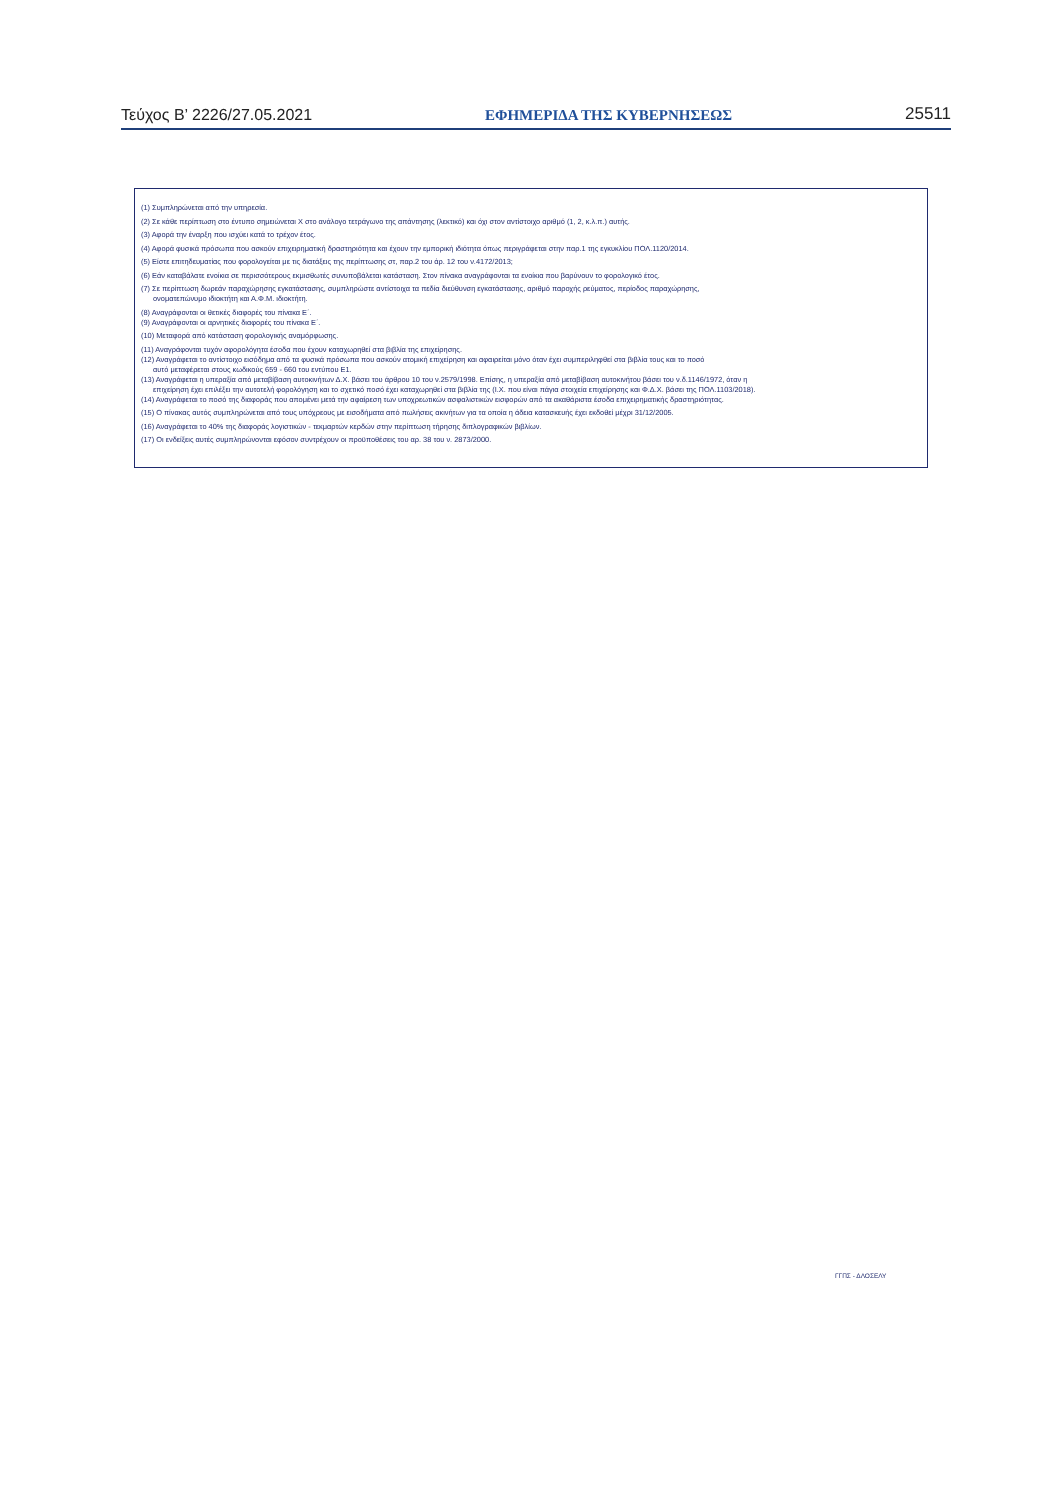Τεύχος Β’ 2226/27.05.2021 ΕΦΗΜΕΡΙΔΑ ΤΗΣ ΚΥΒΕΡΝΗΣΕΩΣ 25511
(1) Συμπληρώνεται από την υπηρεσία.
(2) Σε κάθε περίπτωση στο έντυπο σημειώνεται Χ στο ανάλογο τετράγωνο της απάντησης (λεκτικό) και όχι στον αντίστοιχο αριθμό (1, 2, κ.λ.π.) αυτής.
(3) Αφορά την έναρξη που ισχύει κατά το τρέχον έτος.
(4) Αφορά φυσικά πρόσωπα που ασκούν επιχειρηματική δραστηριότητα και έχουν την εμπορική ιδιότητα όπως περιγράφεται στην παρ.1 της εγκυκλίου ΠΟΛ.1120/2014.
(5) Είστε επιτηδευματίας που φορολογείται με τις διατάξεις της περίπτωσης στ, παρ.2 του άρ. 12 του ν.4172/2013;
(6) Εάν καταβάλατε ενοίκια σε περισσότερους εκμισθωτές συνυποβάλεται κατάσταση. Στον πίνακα αναγράφονται τα ενοίκια που βαρύνουν το φορολογικό έτος.
(7) Σε περίπτωση δωρεάν παραχώρησης εγκατάστασης, συμπληρώστε αντίστοιχα τα πεδία διεύθυνση εγκατάστασης, αριθμό παροχής ρεύματος, περίοδος παραχώρησης,
ονοματεπώνυμο ιδιοκτήτη και Α.Φ.Μ. ιδιοκτήτη.
(8) Αναγράφονται οι θετικές διαφορές του πίνακα Ε΄.
(9) Αναγράφονται οι αρνητικές διαφορές του πίνακα Ε΄.
(10) Μεταφορά από κατάσταση φορολογικής αναμόρφωσης.
(11) Αναγράφονται τυχόν αφορολόγητα έσοδα που έχουν καταχωρηθεί στα βιβλία της επιχείρησης.
(12) Αναγράφεται το αντίστοιχο εισόδημα από τα φυσικά πρόσωπα που ασκούν ατομική επιχείρηση και αφαιρείται μόνο όταν έχει συμπεριληφθεί στα βιβλία τους και το ποσό
αυτό μεταφέρεται στους κωδικούς 659 - 660 του εντύπου Ε1.
(13) Αναγράφεται η υπεραξία από μεταβίβαση αυτοκινήτων Δ.Χ. βάσει του άρθρου 10 του ν.2579/1998. Επίσης, η υπεραξία από μεταβίβαση αυτοκινήτου βάσει του ν.δ.1146/1972, όταν η
επιχείρηση έχει επιλέξει την αυτοτελή φορολόγηση και το σχετικό ποσό έχει καταχωρηθεί στα βιβλία της (Ι.Χ. που είναι πάγια στοιχεία επιχείρησης και Φ.Δ.Χ. βάσει της ΠΟΛ.1103/2018).
(14) Αναγράφεται το ποσό της διαφοράς που απομένει μετά την αφαίρεση των υποχρεωτικών ασφαλιστικών εισφορών από τα ακαθάριστα έσοδα επιχειρηματικής δραστηριότητας.
(15) Ο πίνακας αυτός συμπληρώνεται από τους υπόχρεους με εισοδήματα από πωλήσεις ακινήτων για τα οποία η άδεια κατασκευής έχει εκδοθεί μέχρι 31/12/2005.
(16) Αναγράφεται το 40% της διαφοράς λογιστικών - τεκμαρτών κερδών στην περίπτωση τήρησης διπλογραφικών βιβλίων.
(17) Οι ενδείξεις αυτές συμπληρώνονται εφόσον συντρέχουν οι προϋποθέσεις του αρ. 38 του ν. 2873/2000.
ΓΓΠΣ - ΔΛΟΣΕΛΥ